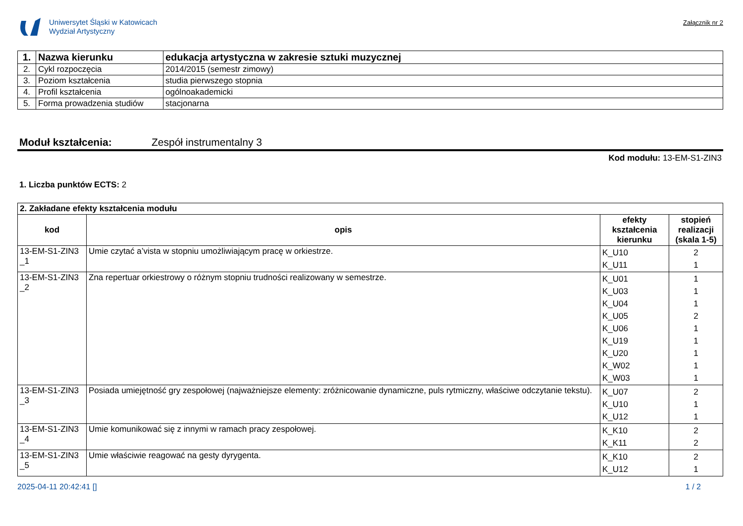Uniwersytet Śląski w Katowicach
Wydział Artystyczny
Załącznik nr 2
| 1. | Nazwa kierunku | edukacja artystyczna w zakresie sztuki muzycznej |
| 2. | Cykl rozpoczęcia | 2014/2015 (semestr zimowy) |
| 3. | Poziom kształcenia | studia pierwszego stopnia |
| 4. | Profil kształcenia | ogólnoakademicki |
| 5. | Forma prowadzenia studiów | stacjonarna |
Moduł kształcenia: Zespół instrumentalny 3
Kod modułu: 13-EM-S1-ZIN3
1. Liczba punktów ECTS: 2
| 2. Zakładane efekty kształcenia modułu | | | |
| kod | opis | efekty kształcenia kierunku | stopień realizacji (skala 1-5) |
| 13-EM-S1-ZIN3 _1 | Umie czytać a’vista w stopniu umożliwiającym pracę w orkiestrze. | K_U10 K_U11 | 2 1 |
| 13-EM-S1-ZIN3 _2 | Zna repertuar orkiestrowy o różnym stopniu trudności realizowany w semestrze. | K_U01 K_U03 K_U04 K_U05 K_U06 K_U19 K_U20 K_W02 K_W03 | 1 1 1 2 1 1 1 1 1 |
| 13-EM-S1-ZIN3 _3 | Posiada umiejętność gry zespołowej (najważniejsze elementy: zróżnicowanie dynamiczne, puls rytmiczny, właściwe odczytanie tekstu). | K_U07 K_U10 K_U12 | 2 1 1 |
| 13-EM-S1-ZIN3 _4 | Umie komunikować się z innymi w ramach pracy zespołowej. | K_K10 K_K11 | 2 2 |
| 13-EM-S1-ZIN3 _5 | Umie właściwie reagować na gesty dyrygenta. | K_K10 K_U12 | 2 1 |
2025-04-11 20:42:41 [] 1 / 2